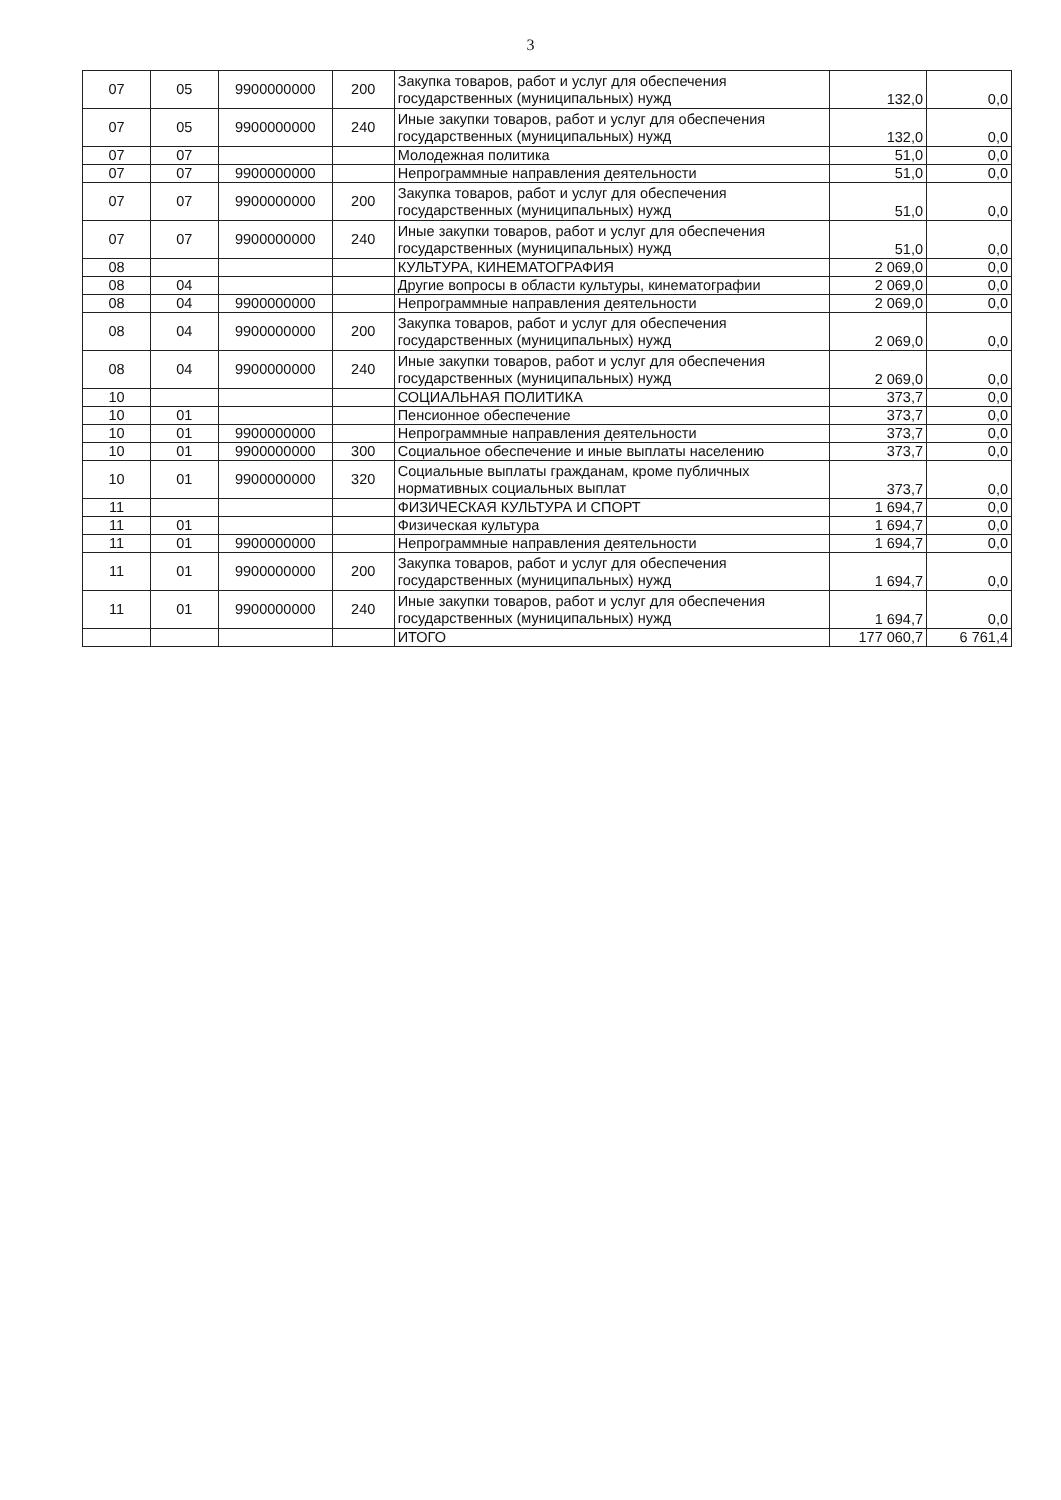3
| 07 | 05 | 9900000000 | 200 | Закупка товаров, работ и услуг для обеспечения государственных (муниципальных) нужд | 132,0 | 0,0 |
| 07 | 05 | 9900000000 | 240 | Иные закупки товаров, работ и услуг для обеспечения государственных (муниципальных) нужд | 132,0 | 0,0 |
| 07 | 07 | | | Молодежная политика | 51,0 | 0,0 |
| 07 | 07 | 9900000000 | | Непрограммные направления деятельности | 51,0 | 0,0 |
| 07 | 07 | 9900000000 | 200 | Закупка товаров, работ и услуг для обеспечения государственных (муниципальных) нужд | 51,0 | 0,0 |
| 07 | 07 | 9900000000 | 240 | Иные закупки товаров, работ и услуг для обеспечения государственных (муниципальных) нужд | 51,0 | 0,0 |
| 08 | | | | КУЛЬТУРА, КИНЕМАТОГРАФИЯ | 2 069,0 | 0,0 |
| 08 | 04 | | | Другие вопросы в области культуры, кинематографии | 2 069,0 | 0,0 |
| 08 | 04 | 9900000000 | | Непрограммные направления деятельности | 2 069,0 | 0,0 |
| 08 | 04 | 9900000000 | 200 | Закупка товаров, работ и услуг для обеспечения государственных (муниципальных) нужд | 2 069,0 | 0,0 |
| 08 | 04 | 9900000000 | 240 | Иные закупки товаров, работ и услуг для обеспечения государственных (муниципальных) нужд | 2 069,0 | 0,0 |
| 10 | | | | СОЦИАЛЬНАЯ ПОЛИТИКА | 373,7 | 0,0 |
| 10 | 01 | | | Пенсионное обеспечение | 373,7 | 0,0 |
| 10 | 01 | 9900000000 | | Непрограммные направления деятельности | 373,7 | 0,0 |
| 10 | 01 | 9900000000 | 300 | Социальное обеспечение и иные выплаты населению | 373,7 | 0,0 |
| 10 | 01 | 9900000000 | 320 | Социальные выплаты гражданам, кроме публичных нормативных социальных выплат | 373,7 | 0,0 |
| 11 | | | | ФИЗИЧЕСКАЯ КУЛЬТУРА И СПОРТ | 1 694,7 | 0,0 |
| 11 | 01 | | | Физическая культура | 1 694,7 | 0,0 |
| 11 | 01 | 9900000000 | | Непрограммные направления деятельности | 1 694,7 | 0,0 |
| 11 | 01 | 9900000000 | 200 | Закупка товаров, работ и услуг для обеспечения государственных (муниципальных) нужд | 1 694,7 | 0,0 |
| 11 | 01 | 9900000000 | 240 | Иные закупки товаров, работ и услуг для обеспечения государственных (муниципальных) нужд | 1 694,7 | 0,0 |
| | | | | ИТОГО | 177 060,7 | 6 761,4 |